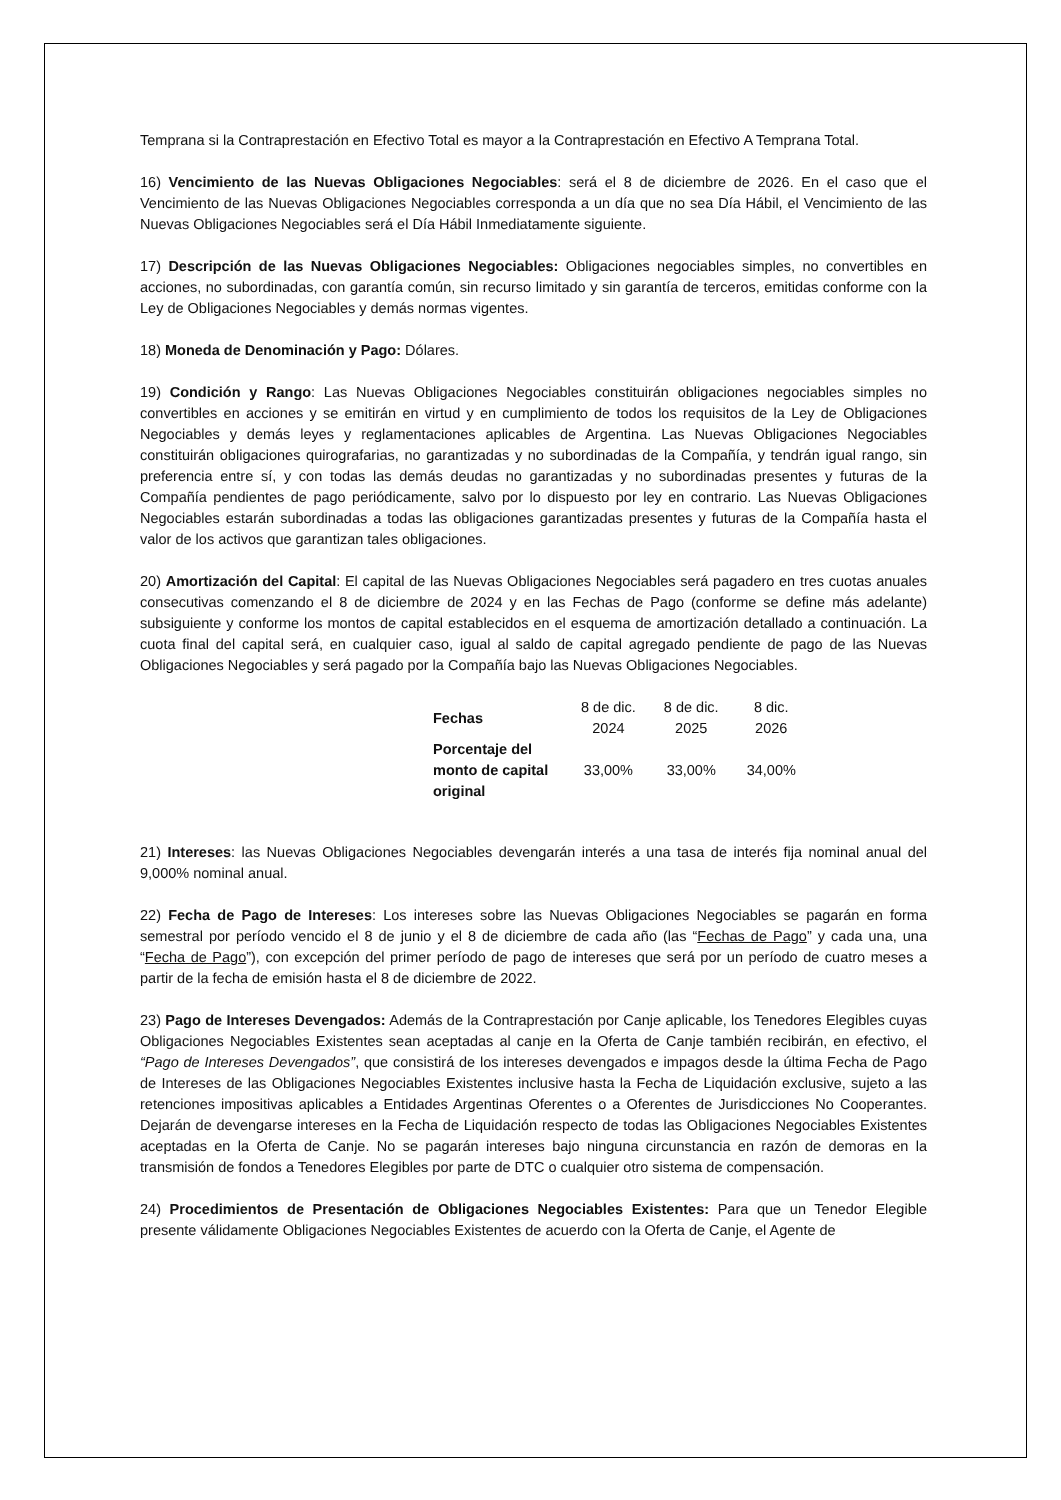Temprana si la Contraprestación en Efectivo Total es mayor a la Contraprestación en Efectivo A Temprana Total.
16) Vencimiento de las Nuevas Obligaciones Negociables: será el 8 de diciembre de 2026. En el caso que el Vencimiento de las Nuevas Obligaciones Negociables corresponda a un día que no sea Día Hábil, el Vencimiento de las Nuevas Obligaciones Negociables será el Día Hábil Inmediatamente siguiente.
17) Descripción de las Nuevas Obligaciones Negociables: Obligaciones negociables simples, no convertibles en acciones, no subordinadas, con garantía común, sin recurso limitado y sin garantía de terceros, emitidas conforme con la Ley de Obligaciones Negociables y demás normas vigentes.
18) Moneda de Denominación y Pago: Dólares.
19) Condición y Rango: Las Nuevas Obligaciones Negociables constituirán obligaciones negociables simples no convertibles en acciones y se emitirán en virtud y en cumplimiento de todos los requisitos de la Ley de Obligaciones Negociables y demás leyes y reglamentaciones aplicables de Argentina. Las Nuevas Obligaciones Negociables constituirán obligaciones quirografarias, no garantizadas y no subordinadas de la Compañía, y tendrán igual rango, sin preferencia entre sí, y con todas las demás deudas no garantizadas y no subordinadas presentes y futuras de la Compañía pendientes de pago periódicamente, salvo por lo dispuesto por ley en contrario. Las Nuevas Obligaciones Negociables estarán subordinadas a todas las obligaciones garantizadas presentes y futuras de la Compañía hasta el valor de los activos que garantizan tales obligaciones.
20) Amortización del Capital: El capital de las Nuevas Obligaciones Negociables será pagadero en tres cuotas anuales consecutivas comenzando el 8 de diciembre de 2024 y en las Fechas de Pago (conforme se define más adelante) subsiguiente y conforme los montos de capital establecidos en el esquema de amortización detallado a continuación. La cuota final del capital será, en cualquier caso, igual al saldo de capital agregado pendiente de pago de las Nuevas Obligaciones Negociables y será pagado por la Compañía bajo las Nuevas Obligaciones Negociables.
| Fechas | 8 de dic. 2024 | 8 de dic. 2025 | 8 dic. 2026 |
| Porcentaje del monto de capital original | 33,00% | 33,00% | 34,00% |
21) Intereses: las Nuevas Obligaciones Negociables devengarán interés a una tasa de interés fija nominal anual del 9,000% nominal anual.
22) Fecha de Pago de Intereses: Los intereses sobre las Nuevas Obligaciones Negociables se pagarán en forma semestral por período vencido el 8 de junio y el 8 de diciembre de cada año (las “Fechas de Pago” y cada una, una “Fecha de Pago”), con excepción del primer período de pago de intereses que será por un período de cuatro meses a partir de la fecha de emisión hasta el 8 de diciembre de 2022.
23) Pago de Intereses Devengados: Además de la Contraprestación por Canje aplicable, los Tenedores Elegibles cuyas Obligaciones Negociables Existentes sean aceptadas al canje en la Oferta de Canje también recibirán, en efectivo, el “Pago de Intereses Devengados”, que consistirá de los intereses devengados e impagos desde la última Fecha de Pago de Intereses de las Obligaciones Negociables Existentes inclusive hasta la Fecha de Liquidación exclusive, sujeto a las retenciones impositivas aplicables a Entidades Argentinas Oferentes o a Oferentes de Jurisdicciones No Cooperantes. Dejarán de devengarse intereses en la Fecha de Liquidación respecto de todas las Obligaciones Negociables Existentes aceptadas en la Oferta de Canje. No se pagarán intereses bajo ninguna circunstancia en razón de demoras en la transmisión de fondos a Tenedores Elegibles por parte de DTC o cualquier otro sistema de compensación.
24) Procedimientos de Presentación de Obligaciones Negociables Existentes: Para que un Tenedor Elegible presente válidamente Obligaciones Negociables Existentes de acuerdo con la Oferta de Canje, el Agente de